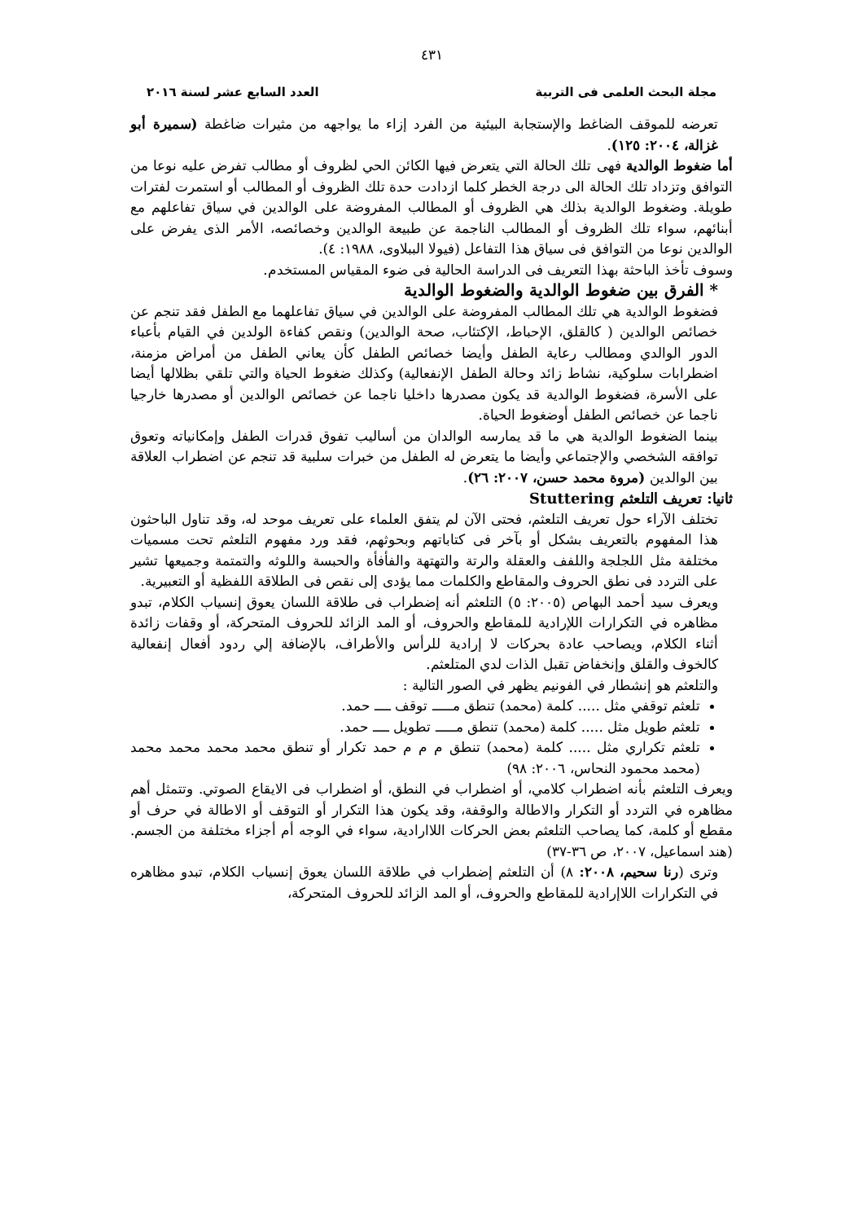٤٣١
مجلة البحث العلمى فى التربية العدد السابع عشر لسنة ٢٠١٦
تعرضه للموقف الضاغط والإستجابة البيئية من الفرد إزاء ما يواجهه من مثيرات ضاغطة (سميرة أبو غزالة، ٢٠٠٤: ١٢٥).
أما ضغوط الوالدية فهى تلك الحالة التي يتعرض فيها الكائن الحي لظروف أو مطالب تفرض عليه نوعا من التوافق وتزداد تلك الحالة الى درجة الخطر كلما ازدادت حدة تلك الظروف أو المطالب أو استمرت لفترات طويلة. وضغوط الوالدية بذلك هي الظروف أو المطالب المفروضة على الوالدين في سياق تفاعلهم مع أبنائهم، سواء تلك الظروف أو المطالب الناجمة عن طبيعة الوالدين وخصائصه، الأمر الذى يفرض على الوالدين نوعا من التوافق فى سياق هذا التفاعل (فيولا الببلاوى، ١٩٨٨: ٤).
وسوف تأخذ الباحثة بهذا التعريف فى الدراسة الحالية فى ضوء المقياس المستخدم.
* الفرق بين ضغوط الوالدية والضغوط الوالدية
فضغوط الوالدية هي تلك المطالب المفروضة على الوالدين في سياق تفاعلهما مع الطفل فقد تنجم عن خصائص الوالدين ( كالقلق، الإحباط، الإكتئاب، صحة الوالدين) ونقص كفاءة الولدين في القيام بأعباء الدور الوالدي ومطالب رعاية الطفل وأيضا خصائص الطفل كأن يعاني الطفل من أمراض مزمنة، اضطرابات سلوكية، نشاط زائد وحالة الطفل الإنفعالية) وكذلك ضغوط الحياة والتي تلقي بظلالها أيضا على الأسرة، فضغوط الوالدية قد يكون مصدرها داخليا ناجما عن خصائص الوالدين أو مصدرها خارجيا ناجما عن خصائص الطفل أوضغوط الحياة.
بينما الضغوط الوالدية هي ما قد يمارسه الوالدان من أساليب تفوق قدرات الطفل وإمكانياته وتعوق توافقه الشخصي والإجتماعي وأيضا ما يتعرض له الطفل من خبرات سلبية قد تنجم عن اضطراب العلاقة بين الوالدين (مروة محمد حسن، ٢٠٠٧: ٢٦).
ثانيا: تعريف التلعثم Stuttering
تختلف الآراء حول تعريف التلعثم، فحتى الآن لم يتفق العلماء على تعريف موحد له، وقد تناول الباحثون هذا المفهوم بالتعريف بشكل أو بآخر فى كتاباتهم وبحوثهم، فقد ورد مفهوم التلعثم تحت مسميات مختلفة مثل اللجلجة واللفف والعقلة والرتة والتهتهة والفأفأة والحبسة واللوثه والتمتمة وجميعها تشير على التردد فى نطق الحروف والمقاطع والكلمات مما يؤدى إلى نقص فى الطلاقة اللفظية أو التعبيرية.
ويعرف سيد أحمد البهاص (٢٠٠٥: ٥) التلعثم أنه إضطراب فى طلاقة اللسان يعوق إنسياب الكلام، تبدو مظاهره في التكرارات اللإرادية للمقاطع والحروف، أو المد الزائد للحروف المتحركة، أو وقفات زائدة أثناء الكلام، ويصاحب عادة بحركات لا إرادية للرأس والأطراف، بالإضافة إلي ردود أفعال إنفعالية كالخوف والقلق وإنخفاض تقبل الذات لدي المتلعثم.
والتلعثم هو إنشطار في الفونيم يظهر في الصور التالية :
تلعثم توقفي مثل ..... كلمة (محمد) تنطق مـــــ توقف ــــ حمد.
تلعثم طويل مثل ..... كلمة (محمد) تنطق مـــــ تطويل ــــ حمد.
تلعثم تكراري مثل ..... كلمة (محمد) تنطق م م م حمد تكرار أو تنطق محمد محمد محمد محمد (محمد محمود النحاس، ٢٠٠٦: ٩٨)
ويعرف التلعثم بأنه اضطراب كلامي، أو اضطراب في النطق، أو اضطراب فى الايقاع الصوتي. وتتمثل أهم مظاهره في التردد أو التكرار والاطالة والوقفة، وقد يكون هذا التكرار أو التوقف أو الاطالة في حرف أو مقطع أو كلمة، كما يصاحب التلعثم بعض الحركات اللاارادية، سواء في الوجه أم أجزاء مختلفة من الجسم. (هند اسماعيل، ٢٠٠٧، ص ٣٦-٣٧)
وترى (رنا سحيم، ٢٠٠٨: ٨) أن التلعثم إضطراب في طلاقة اللسان يعوق إنسياب الكلام، تبدو مظاهره في التكرارات اللاإرادية للمقاطع والحروف، أو المد الزائد للحروف المتحركة،